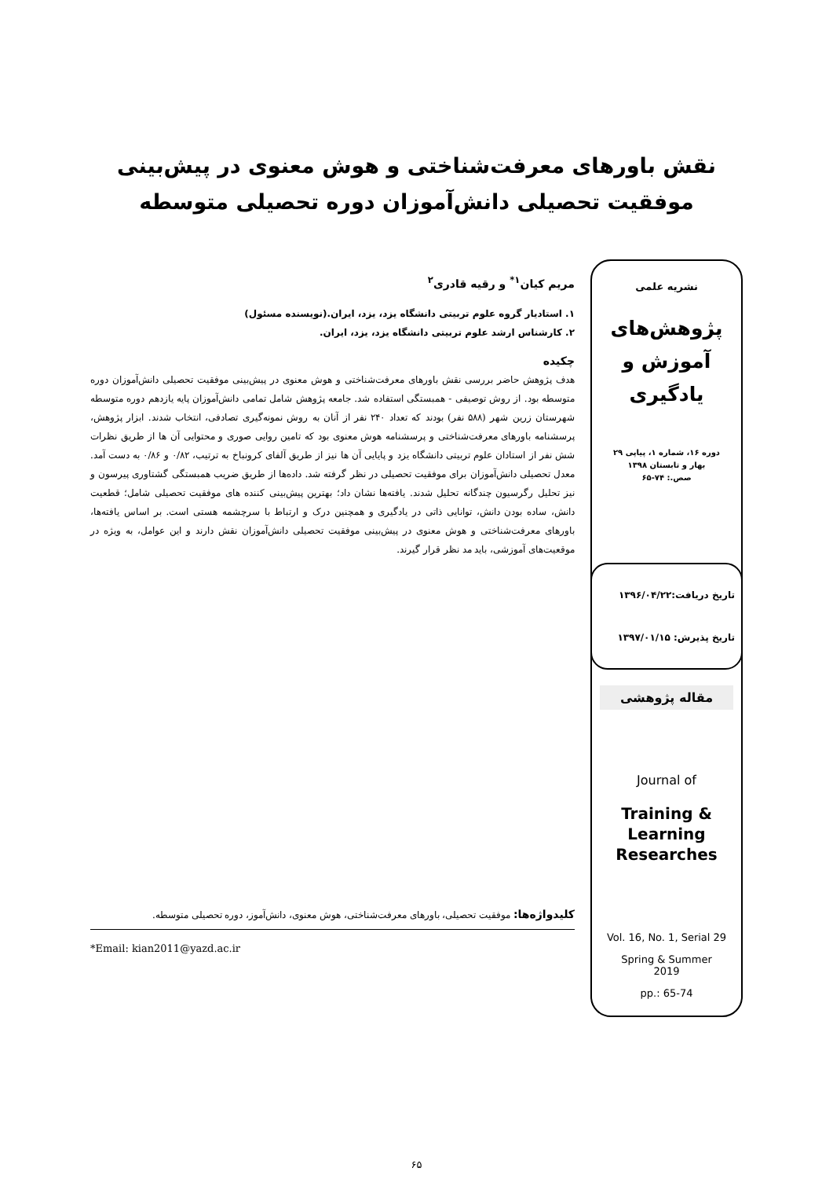نقش باورهای معرفت‌شناختی و هوش معنوی در پیش‌بینی
موفقیت تحصیلی دانش‌آموزان دوره تحصیلی متوسطه
نشریه علمی
پژوهش‌های
آموزش و
یادگیری
دوره ۱۶، شماره ۱، پیاپی ۲۹
بهار و تابستان ۱۳۹۸
صص.: ۷۴-۶۵
تاریخ دریافت:۱۳۹۶/۰۴/۲۲
تاریخ پذیرش: ۱۳۹۷/۰۱/۱۵
مقاله پژوهشی
Journal of
Training &
Learning
Researches
Vol. 16, No. 1, Serial 29
Spring & Summer
2019
pp.: 65-74
مریم کیان<sup>۱*</sup> و رقیه قادری<sup>۲</sup>
۱. استادیار گروه علوم تربیتی دانشگاه یزد، یزد، ایران.(نویسنده مسئول)
۲. کارشناس ارشد علوم تربیتی دانشگاه یزد، یزد، ایران.
چکیده
هدف پژوهش حاضر بررسی نقش باورهای معرفت‌شناختی و هوش معنوی در پیش‌بینی موفقیت تحصیلی دانش‌آموزان دوره متوسطه بود. از روش توصیفی - همبستگی استفاده شد. جامعه پژوهش شامل تمامی دانش‌آموزان پایه یازدهم دوره متوسطه شهرستان زرین شهر (۵۸۸ نفر) بودند که تعداد ۲۴۰ نفر از آنان به روش نمونه‌گیری تصادفی، انتخاب شدند. ابزار پژوهش، پرسشنامه باورهای معرفت‌شناختی و پرسشنامه هوش معنوی بود که تامین روایی صوری و محتوایی آن ها از طریق نظرات شش نفر از استادان علوم تربیتی دانشگاه یزد و پایایی آن ها نیز از طریق آلفای کرونباخ به ترتیب، ۰/۸۲ و ۰/۸۶ به دست آمد. معدل تحصیلی دانش‌آموزان برای موفقیت تحصیلی در نظر گرفته شد. داده‌ها از طریق ضریب همبستگی گشتاوری پیرسون و نیز تحلیل رگرسیون چندگانه تحلیل شدند. یافته‌ها نشان داد؛ بهترین پیش‌بینی کننده های موفقیت تحصیلی شامل؛ قطعیت دانش، ساده بودن دانش، توانایی ذاتی در یادگیری و همچنین درک و ارتباط با سرچشمه هستی است. بر اساس یافته‌ها، باورهای معرفت‌شناختی و هوش معنوی در پیش‌بینی موفقیت تحصیلی دانش‌آموزان نقش دارند و این عوامل، به ویژه در موقعیت‌های آموزشی، باید مد نظر قرار گیرند.
کلیدواژه‌ها: موفقیت تحصیلی، باورهای معرفت‌شناختی، هوش معنوی، دانش‌آموز، دوره تحصیلی متوسطه.
*Email: kian2011@yazd.ac.ir
۶۵